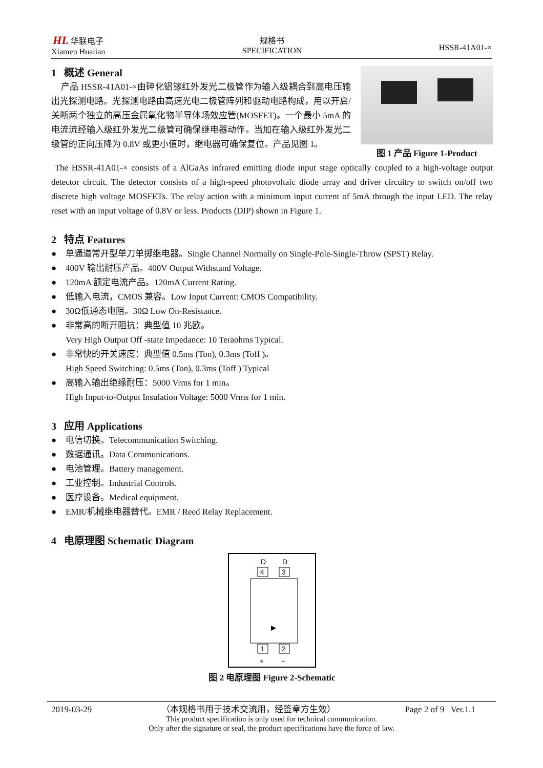HL 华联电子
Xiamen Hualian
规格书
SPECIFICATION
HSSR-41A01-×
1 概述 General
产品 HSSR-41A01-×由砷化铝镓红外发光二极管作为输入级耦合到高电压输出光探测电路。光探测电路由高速光电二极管阵列和驱动电路构成，用以开启/关断两个独立的高压金属氧化物半导体场效应管(MOSFET)。一个最小 5mA 的电流流经输入级红外发光二级管可确保继电器动作。当加在输入级红外发光二级管的正向压降为 0.8V 或更小值时，继电器可确保复位。产品见图 1。
图 1 产品 Figure 1-Product
The HSSR-41A01-× consists of a AlGaAs infrared emitting diode input stage optically coupled to a high-voltage output detector circuit. The detector consists of a high-speed photovoltaic diode array and driver circuitry to switch on/off two discrete high voltage MOSFETs. The relay action with a minimum input current of 5mA through the input LED. The relay reset with an input voltage of 0.8V or less. Products (DIP) shown in Figure 1.
2 特点 Features
● 单通道常开型单刀单掷继电器。Single Channel Normally on Single-Pole-Single-Throw (SPST) Relay.
● 400V 输出耐压产品。400V Output Withstand Voltage.
● 120mA 额定电流产品。120mA Current Rating.
● 低输入电流，CMOS 兼容。Low Input Current: CMOS Compatibility.
● 30Ω低通态电阻。30Ω Low On-Resistance.
● 非常高的断开阻抗：典型值 10 兆欧。
Very High Output Off -state Impedance: 10 Teraohms Typical.
● 非常快的开关速度：典型值 0.5ms (Ton), 0.3ms (Toff )。
High Speed Switching: 0.5ms (Ton), 0.3ms (Toff ) Typical
● 高输入输出绝缘耐压：5000 Vrms for 1 min。
High Input-to-Output Insulation Voltage: 5000 Vrms for 1 min.
3 应用 Applications
● 电信切换。Telecommunication Switching.
● 数据通讯。Data Communications.
● 电池管理。Battery management.
● 工业控制。Industrial Controls.
● 医疗设备。Medical equipment.
● EMR/机械继电器替代。EMR / Reed Relay Replacement.
4 电原理图 Schematic Diagram
D
D
4
3
1
2
+
−
图 2 电原理图 Figure 2-Schematic
2019-03-29 （本规格书用于技术交流用，经签章方生效） Page 2 of 9 Ver.1.1
This product specification is only used for technical communication.
Only after the signature or seal, the product specifications have the force of law.